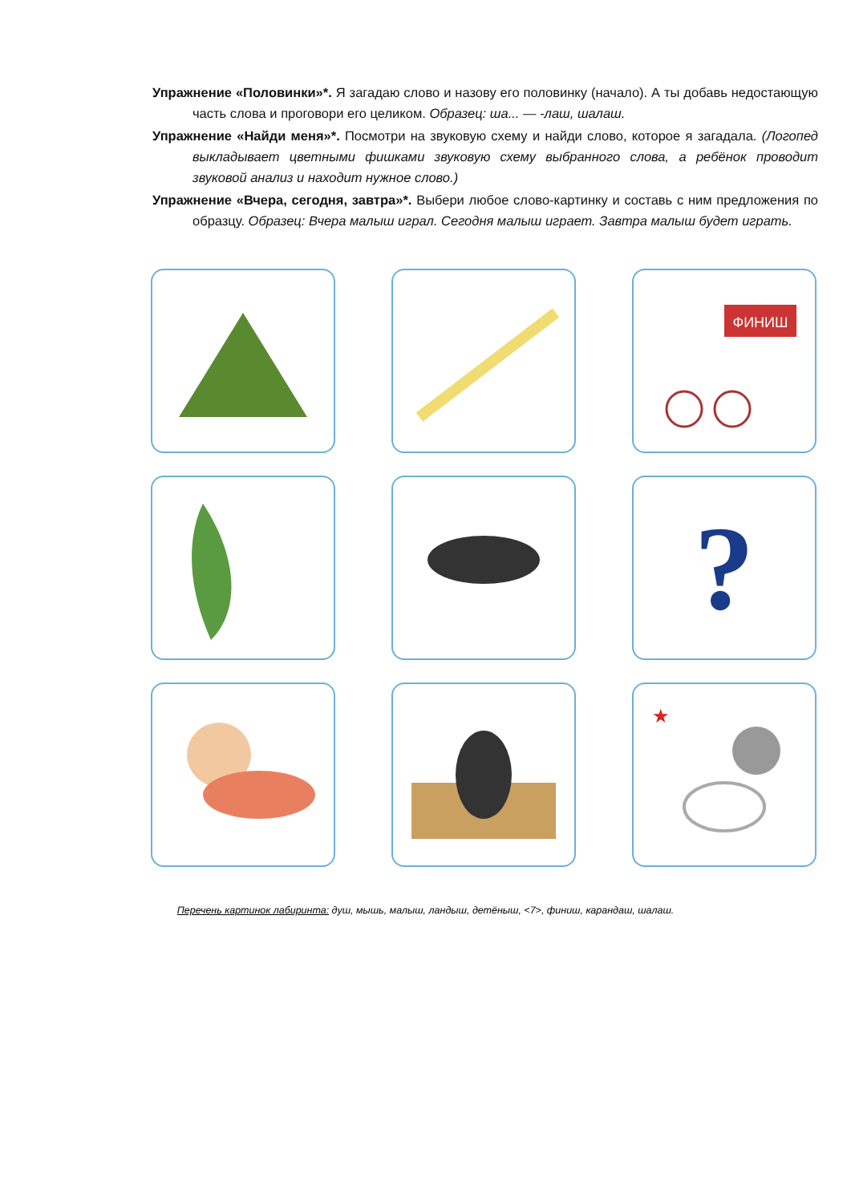Упражнение «Половинки»*. Я загадаю слово и назову его половинку (начало). А ты добавь недостающую часть слова и проговори его целиком. Образец: ша... — -лаш, шалаш.
Упражнение «Найди меня»*. Посмотри на звуковую схему и найди слово, которое я загадала. (Логопед выкладывает цветными фишками звуковую схему выбранного слова, а ребёнок проводит звуковой анализ и находит нужное слово.)
Упражнение «Вчера, сегодня, завтра»*. Выбери любое слово-картинку и составь с ним предложения по образцу. Образец: Вчера малыш играл. Сегодня малыш играет. Завтра малыш будет играть.
ФИНИШ
?
★
Перечень картинок лабиринта: душ, мышь, малыш, ландыш, детёныш, <7>, финиш, карандаш, шалаш.